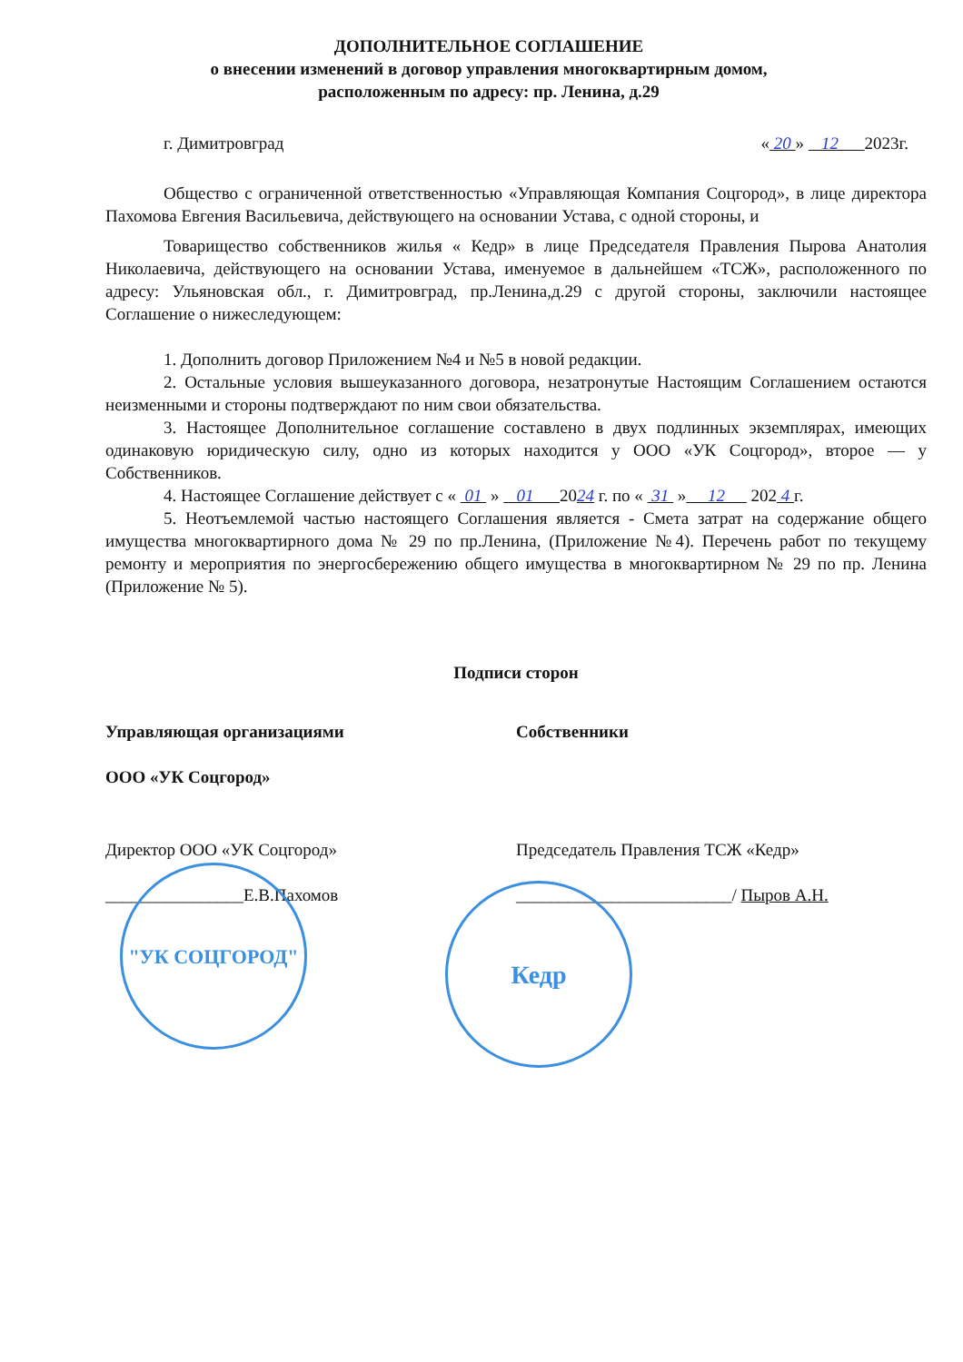ДОПОЛНИТЕЛЬНОЕ СОГЛАШЕНИЕ
о внесении изменений в договор управления многоквартирным домом,
расположенным по адресу: пр. Ленина, д.29
г. Димитровград « 20 » 12 2023г.
Общество с ограниченной ответственностью «Управляющая Компания Соцгород», в лице директора Пахомова Евгения Васильевича, действующего на основании Устава, с одной стороны, и
Товарищество собственников жилья « Кедр» в лице Председателя Правления Пырова Анатолия Николаевича, действующего на основании Устава, именуемое в дальнейшем «ТСЖ», расположенного по адресу: Ульяновская обл., г. Димитровград, пр.Ленина,д.29 с другой стороны, заключили настоящее Соглашение о нижеследующем:
1. Дополнить договор Приложением №4 и №5 в новой редакции.
2. Остальные условия вышеуказанного договора, незатронутые Настоящим Соглашением остаются неизменными и стороны подтверждают по ним свои обязательства.
3. Настоящее Дополнительное соглашение составлено в двух подлинных экземплярах, имеющих одинаковую юридическую силу, одно из которых находится у ООО «УК Соцгород», второе — у Собственников.
4. Настоящее Соглашение действует с « 01 » 01 2024 г. по « 31 » 12 202 4 г.
5. Неотъемлемой частью настоящего Соглашения является - Смета затрат на содержание общего имущества многоквартирного дома № 29 по пр.Ленина, (Приложение №4). Перечень работ по текущему ремонту и мероприятия по энергосбережению общего имущества в многоквартирном № 29 по пр. Ленина (Приложение № 5).
Подписи сторон
Управляющая организациями Собственники
ООО «УК Соцгород»
Директор ООО «УК Соцгород» Председатель Правления ТСЖ «Кедр»
________________Е.В.Пахомов _________________________/ Пыров А.Н.
"УК СОЦГОРОД"
Кедр